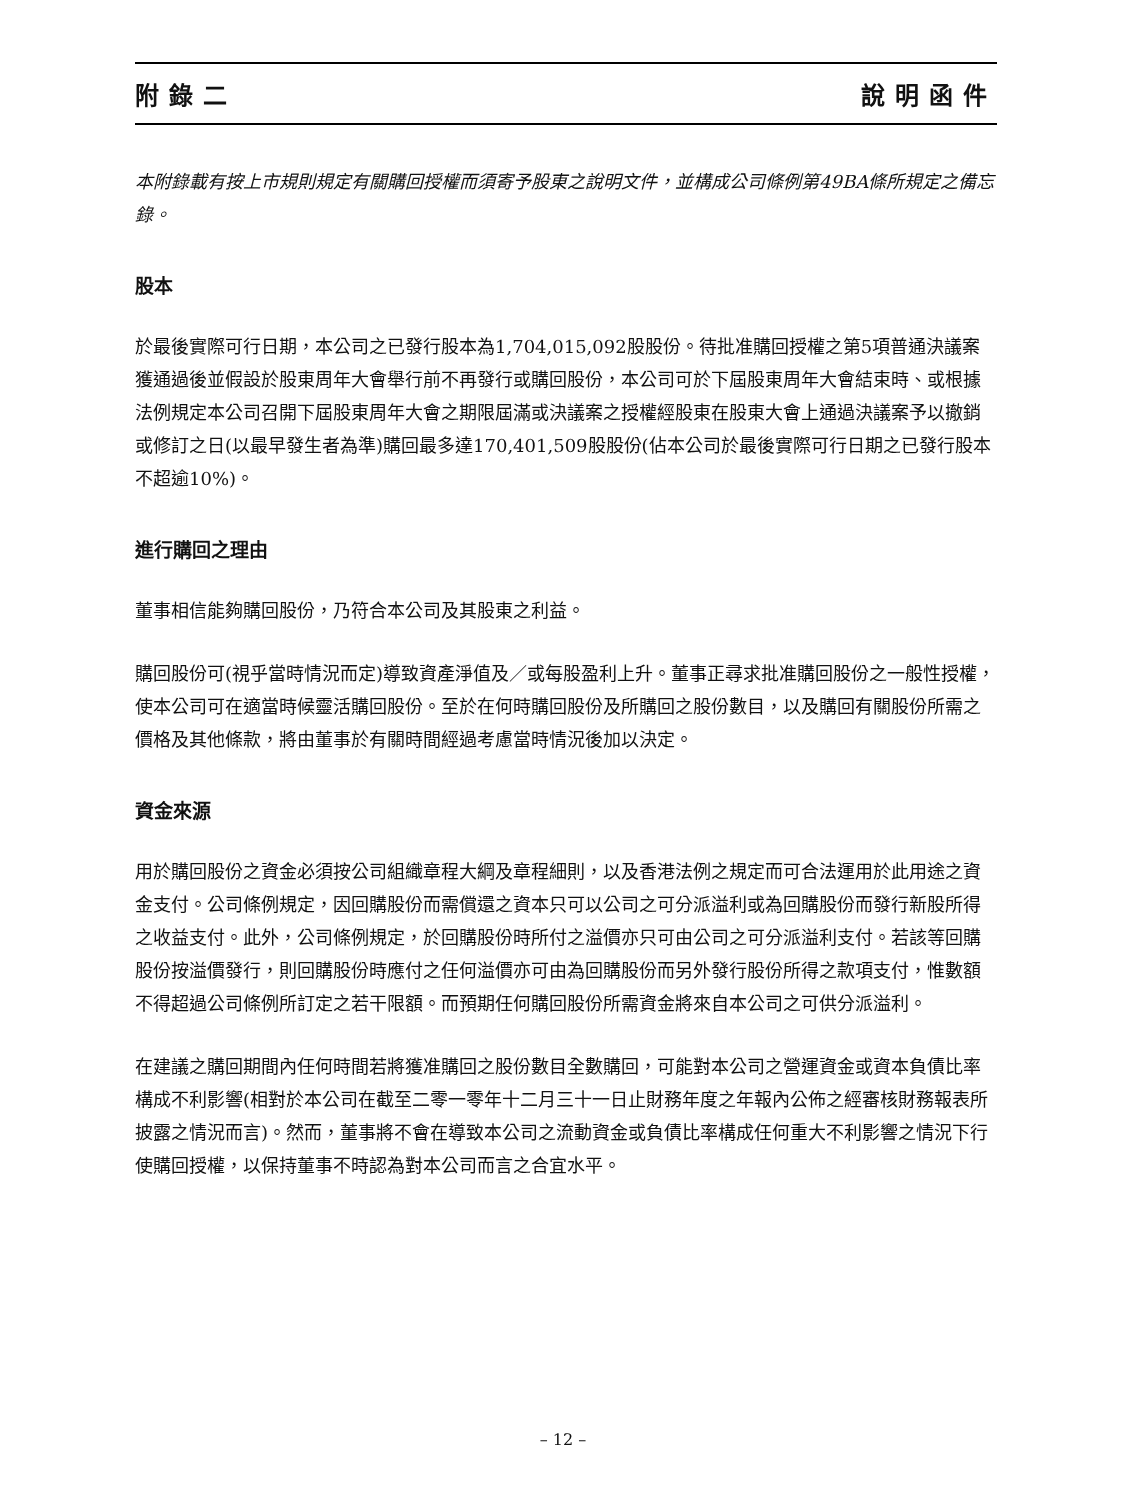附錄二 說明函件
本附錄載有按上市規則規定有關購回授權而須寄予股東之說明文件，並構成公司條例第49BA條所規定之備忘錄。
股本
於最後實際可行日期，本公司之已發行股本為1,704,015,092股股份。待批准購回授權之第5項普通決議案獲通過後並假設於股東周年大會舉行前不再發行或購回股份，本公司可於下屆股東周年大會結束時、或根據法例規定本公司召開下屆股東周年大會之期限屆滿或決議案之授權經股東在股東大會上通過決議案予以撤銷或修訂之日(以最早發生者為準)購回最多達170,401,509股股份(佔本公司於最後實際可行日期之已發行股本不超逾10%)。
進行購回之理由
董事相信能夠購回股份，乃符合本公司及其股東之利益。
購回股份可(視乎當時情況而定)導致資產淨值及／或每股盈利上升。董事正尋求批准購回股份之一般性授權，使本公司可在適當時候靈活購回股份。至於在何時購回股份及所購回之股份數目，以及購回有關股份所需之價格及其他條款，將由董事於有關時間經過考慮當時情況後加以決定。
資金來源
用於購回股份之資金必須按公司組織章程大綱及章程細則，以及香港法例之規定而可合法運用於此用途之資金支付。公司條例規定，因回購股份而需償還之資本只可以公司之可分派溢利或為回購股份而發行新股所得之收益支付。此外，公司條例規定，於回購股份時所付之溢價亦只可由公司之可分派溢利支付。若該等回購股份按溢價發行，則回購股份時應付之任何溢價亦可由為回購股份而另外發行股份所得之款項支付，惟數額不得超過公司條例所訂定之若干限額。而預期任何購回股份所需資金將來自本公司之可供分派溢利。
在建議之購回期間內任何時間若將獲准購回之股份數目全數購回，可能對本公司之營運資金或資本負債比率構成不利影響(相對於本公司在截至二零一零年十二月三十一日止財務年度之年報內公佈之經審核財務報表所披露之情況而言)。然而，董事將不會在導致本公司之流動資金或負債比率構成任何重大不利影響之情況下行使購回授權，以保持董事不時認為對本公司而言之合宜水平。
– 12 –